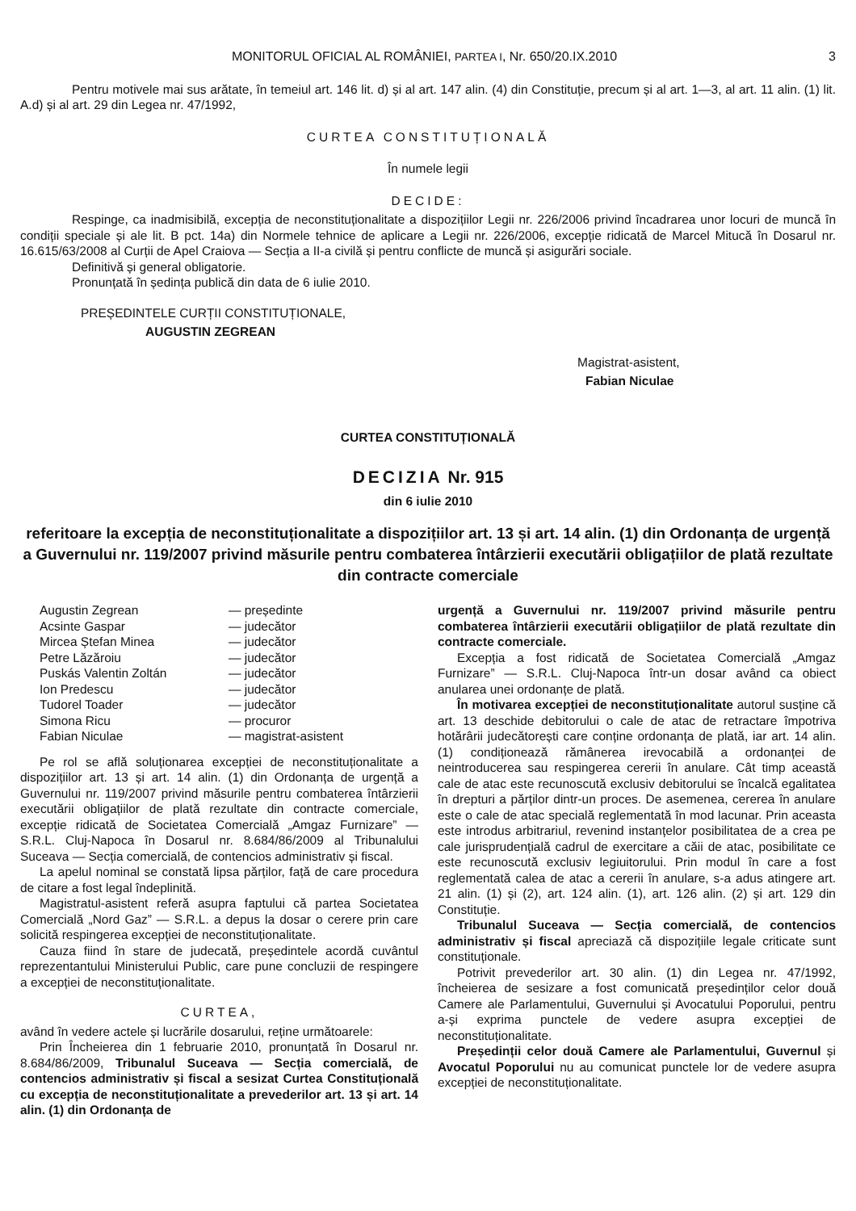MONITORUL OFICIAL AL ROMÂNIEI, PARTEA I, Nr. 650/20.IX.2010 3
Pentru motivele mai sus arătate, în temeiul art. 146 lit. d) și al art. 147 alin. (4) din Constituție, precum și al art. 1—3, al art. 11 alin. (1) lit. A.d) și al art. 29 din Legea nr. 47/1992,
CURTEA CONSTITUȚIONALĂ
În numele legii
DECIDE:
Respinge, ca inadmisibilă, excepția de neconstituționalitate a dispozițiilor Legii nr. 226/2006 privind încadrarea unor locuri de muncă în condiții speciale și ale lit. B pct. 14a) din Normele tehnice de aplicare a Legii nr. 226/2006, excepție ridicată de Marcel Mitucă în Dosarul nr. 16.615/63/2008 al Curții de Apel Craiova — Secția a II-a civilă și pentru conflicte de muncă și asigurări sociale.
Definitivă și general obligatorie.
Pronunțată în ședința publică din data de 6 iulie 2010.
PREȘEDINTELE CURȚII CONSTITUȚIONALE,
AUGUSTIN ZEGREAN
Magistrat-asistent,
Fabian Niculae
CURTEA CONSTITUȚIONALĂ
DECIZIA Nr. 915
din 6 iulie 2010
referitoare la excepția de neconstituționalitate a dispozițiilor art. 13 și art. 14 alin. (1) din Ordonanța de urgență a Guvernului nr. 119/2007 privind măsurile pentru combaterea întârzierii executării obligațiilor de plată rezultate din contracte comerciale
| Augustin Zegrean | — președinte |
| Acsinte Gaspar | — judecător |
| Mircea Ștefan Minea | — judecător |
| Petre Lăzăroiu | — judecător |
| Puskás Valentin Zoltán | — judecător |
| Ion Predescu | — judecător |
| Tudorel Toader | — judecător |
| Simona Ricu | — procuror |
| Fabian Niculae | — magistrat-asistent |
Pe rol se află soluționarea excepției de neconstituționalitate a dispozițiilor art. 13 și art. 14 alin. (1) din Ordonanța de urgență a Guvernului nr. 119/2007 privind măsurile pentru combaterea întârzierii executării obligațiilor de plată rezultate din contracte comerciale, excepție ridicată de Societatea Comercială „Amgaz Furnizare” — S.R.L. Cluj-Napoca în Dosarul nr. 8.684/86/2009 al Tribunalului Suceava — Secția comercială, de contencios administrativ și fiscal.
La apelul nominal se constată lipsa părților, față de care procedura de citare a fost legal îndeplinită.
Magistratul-asistent referă asupra faptului că partea Societatea Comercială „Nord Gaz” — S.R.L. a depus la dosar o cerere prin care solicită respingerea excepției de neconstituționalitate.
Cauza fiind în stare de judecată, președintele acordă cuvântul reprezentantului Ministerului Public, care pune concluzii de respingere a excepției de neconstituționalitate.
CURTEA,
având în vedere actele și lucrările dosarului, reține următoarele:
Prin Încheierea din 1 februarie 2010, pronunțată în Dosarul nr. 8.684/86/2009, Tribunalul Suceava — Secția comercială, de contencios administrativ și fiscal a sesizat Curtea Constituțională cu excepția de neconstituționalitate a prevederilor art. 13 și art. 14 alin. (1) din Ordonanța de
urgență a Guvernului nr. 119/2007 privind măsurile pentru combaterea întârzierii executării obligațiilor de plată rezultate din contracte comerciale.
Excepția a fost ridicată de Societatea Comercială „Amgaz Furnizare” — S.R.L. Cluj-Napoca într-un dosar având ca obiect anularea unei ordonanțe de plată.
În motivarea excepției de neconstituționalitate autorul susține că art. 13 deschide debitorului o cale de atac de retractare împotriva hotărârii judecătorești care conține ordonanța de plată, iar art. 14 alin. (1) condiționează rămânerea irevocabilă a ordonanței de neintroducerea sau respingerea cererii în anulare. Cât timp această cale de atac este recunoscută exclusiv debitorului se încalcă egalitatea în drepturi a părților dintr-un proces. De asemenea, cererea în anulare este o cale de atac specială reglementată în mod lacunar. Prin aceasta este introdus arbitrariul, revenind instanțelor posibilitatea de a crea pe cale jurisprudențială cadrul de exercitare a căii de atac, posibilitate ce este recunoscută exclusiv legiuitorului. Prin modul în care a fost reglementată calea de atac a cererii în anulare, s-a adus atingere art. 21 alin. (1) și (2), art. 124 alin. (1), art. 126 alin. (2) și art. 129 din Constituție.
Tribunalul Suceava — Secția comercială, de contencios administrativ și fiscal apreciază că dispozițiile legale criticate sunt constituționale.
Potrivit prevederilor art. 30 alin. (1) din Legea nr. 47/1992, încheierea de sesizare a fost comunicată președinților celor două Camere ale Parlamentului, Guvernului și Avocatului Poporului, pentru a-și exprima punctele de vedere asupra excepției de neconstituționalitate.
Președinții celor două Camere ale Parlamentului, Guvernul și Avocatul Poporului nu au comunicat punctele lor de vedere asupra excepției de neconstituționalitate.